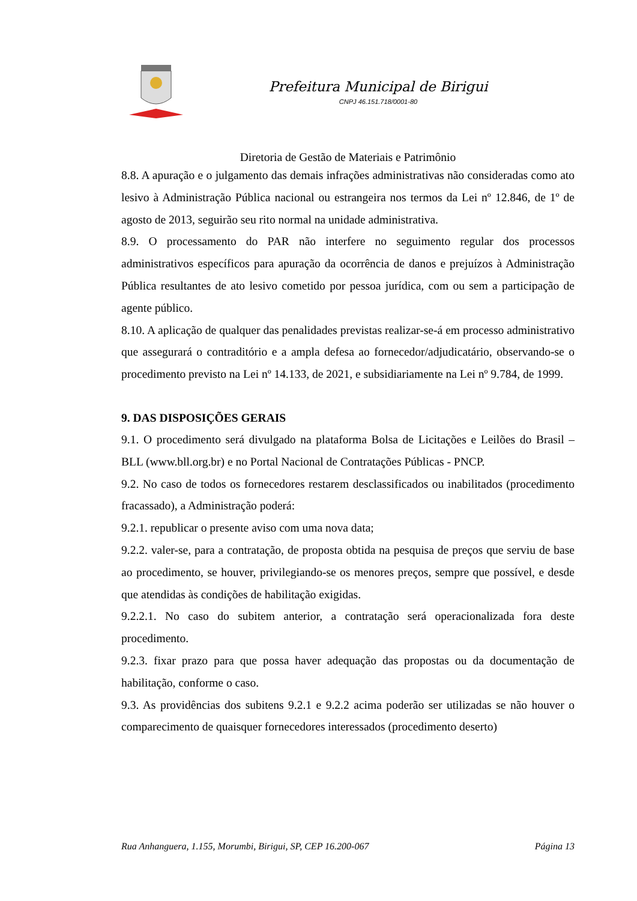Prefeitura Municipal de Birigui
CNPJ 46.151.718/0001-80
Diretoria de Gestão de Materiais e Patrimônio
8.8. A apuração e o julgamento das demais infrações administrativas não consideradas como ato lesivo à Administração Pública nacional ou estrangeira nos termos da Lei nº 12.846, de 1º de agosto de 2013, seguirão seu rito normal na unidade administrativa.
8.9. O processamento do PAR não interfere no seguimento regular dos processos administrativos específicos para apuração da ocorrência de danos e prejuízos à Administração Pública resultantes de ato lesivo cometido por pessoa jurídica, com ou sem a participação de agente público.
8.10. A aplicação de qualquer das penalidades previstas realizar-se-á em processo administrativo que assegurará o contraditório e a ampla defesa ao fornecedor/adjudicatário, observando-se o procedimento previsto na Lei nº 14.133, de 2021, e subsidiariamente na Lei nº 9.784, de 1999.
9. DAS DISPOSIÇÕES GERAIS
9.1. O procedimento será divulgado na plataforma Bolsa de Licitações e Leilões do Brasil – BLL (www.bll.org.br) e no Portal Nacional de Contratações Públicas - PNCP.
9.2. No caso de todos os fornecedores restarem desclassificados ou inabilitados (procedimento fracassado), a Administração poderá:
9.2.1. republicar o presente aviso com uma nova data;
9.2.2. valer-se, para a contratação, de proposta obtida na pesquisa de preços que serviu de base ao procedimento, se houver, privilegiando-se os menores preços, sempre que possível, e desde que atendidas às condições de habilitação exigidas.
9.2.2.1. No caso do subitem anterior, a contratação será operacionalizada fora deste procedimento.
9.2.3. fixar prazo para que possa haver adequação das propostas ou da documentação de habilitação, conforme o caso.
9.3. As providências dos subitens 9.2.1 e 9.2.2 acima poderão ser utilizadas se não houver o comparecimento de quaisquer fornecedores interessados (procedimento deserto)
Rua Anhanguera, 1.155, Morumbi, Birigui, SP, CEP 16.200-067 Página 13